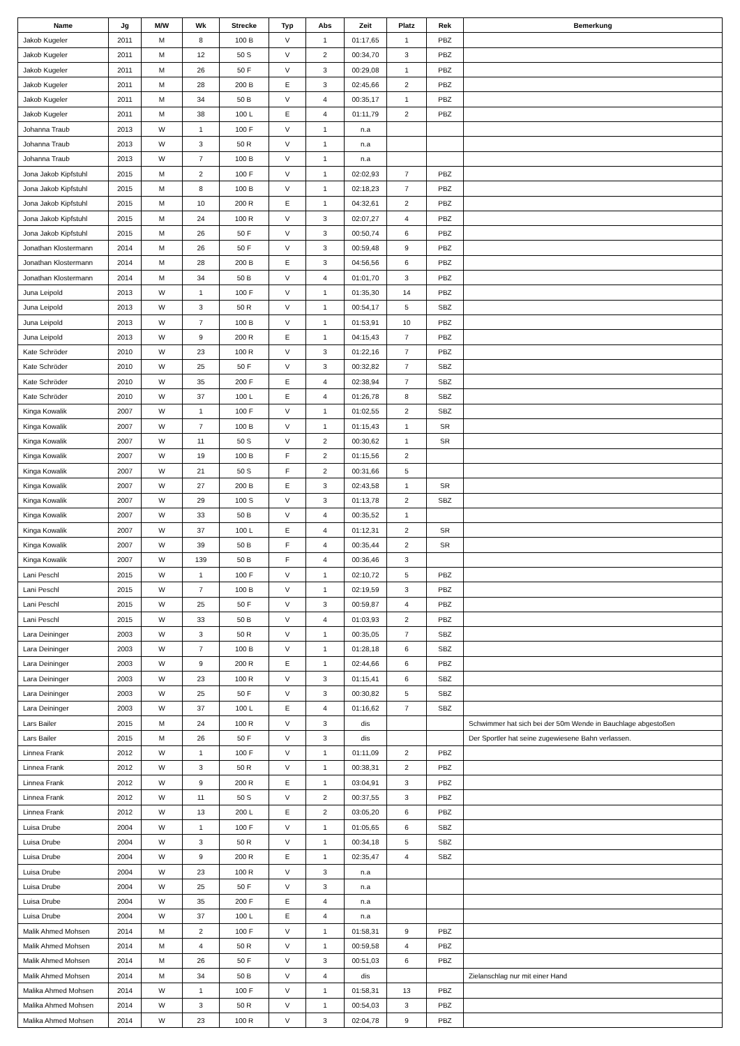| Name | Jg | M/W | Wk | Strecke | Typ | Abs | Zeit | Platz | Rek | Bemerkung |
| --- | --- | --- | --- | --- | --- | --- | --- | --- | --- | --- |
| Jakob Kugeler | 2011 | M | 8 | 100 B | V | 1 | 01:17,65 | 1 | PBZ | |
| Jakob Kugeler | 2011 | M | 12 | 50 S | V | 2 | 00:34,70 | 3 | PBZ | |
| Jakob Kugeler | 2011 | M | 26 | 50 F | V | 3 | 00:29,08 | 1 | PBZ | |
| Jakob Kugeler | 2011 | M | 28 | 200 B | E | 3 | 02:45,66 | 2 | PBZ | |
| Jakob Kugeler | 2011 | M | 34 | 50 B | V | 4 | 00:35,17 | 1 | PBZ | |
| Jakob Kugeler | 2011 | M | 38 | 100 L | E | 4 | 01:11,79 | 2 | PBZ | |
| Johanna Traub | 2013 | W | 1 | 100 F | V | 1 | n.a | | | |
| Johanna Traub | 2013 | W | 3 | 50 R | V | 1 | n.a | | | |
| Johanna Traub | 2013 | W | 7 | 100 B | V | 1 | n.a | | | |
| Jona Jakob Kipfstuhl | 2015 | M | 2 | 100 F | V | 1 | 02:02,93 | 7 | PBZ | |
| Jona Jakob Kipfstuhl | 2015 | M | 8 | 100 B | V | 1 | 02:18,23 | 7 | PBZ | |
| Jona Jakob Kipfstuhl | 2015 | M | 10 | 200 R | E | 1 | 04:32,61 | 2 | PBZ | |
| Jona Jakob Kipfstuhl | 2015 | M | 24 | 100 R | V | 3 | 02:07,27 | 4 | PBZ | |
| Jona Jakob Kipfstuhl | 2015 | M | 26 | 50 F | V | 3 | 00:50,74 | 6 | PBZ | |
| Jonathan Klostermann | 2014 | M | 26 | 50 F | V | 3 | 00:59,48 | 9 | PBZ | |
| Jonathan Klostermann | 2014 | M | 28 | 200 B | E | 3 | 04:56,56 | 6 | PBZ | |
| Jonathan Klostermann | 2014 | M | 34 | 50 B | V | 4 | 01:01,70 | 3 | PBZ | |
| Juna Leipold | 2013 | W | 1 | 100 F | V | 1 | 01:35,30 | 14 | PBZ | |
| Juna Leipold | 2013 | W | 3 | 50 R | V | 1 | 00:54,17 | 5 | SBZ | |
| Juna Leipold | 2013 | W | 7 | 100 B | V | 1 | 01:53,91 | 10 | PBZ | |
| Juna Leipold | 2013 | W | 9 | 200 R | E | 1 | 04:15,43 | 7 | PBZ | |
| Kate Schröder | 2010 | W | 23 | 100 R | V | 3 | 01:22,16 | 7 | PBZ | |
| Kate Schröder | 2010 | W | 25 | 50 F | V | 3 | 00:32,82 | 7 | SBZ | |
| Kate Schröder | 2010 | W | 35 | 200 F | E | 4 | 02:38,94 | 7 | SBZ | |
| Kate Schröder | 2010 | W | 37 | 100 L | E | 4 | 01:26,78 | 8 | SBZ | |
| Kinga Kowalik | 2007 | W | 1 | 100 F | V | 1 | 01:02,55 | 2 | SBZ | |
| Kinga Kowalik | 2007 | W | 7 | 100 B | V | 1 | 01:15,43 | 1 | SR | |
| Kinga Kowalik | 2007 | W | 11 | 50 S | V | 2 | 00:30,62 | 1 | SR | |
| Kinga Kowalik | 2007 | W | 19 | 100 B | F | 2 | 01:15,56 | 2 | | |
| Kinga Kowalik | 2007 | W | 21 | 50 S | F | 2 | 00:31,66 | 5 | | |
| Kinga Kowalik | 2007 | W | 27 | 200 B | E | 3 | 02:43,58 | 1 | SR | |
| Kinga Kowalik | 2007 | W | 29 | 100 S | V | 3 | 01:13,78 | 2 | SBZ | |
| Kinga Kowalik | 2007 | W | 33 | 50 B | V | 4 | 00:35,52 | 1 | | |
| Kinga Kowalik | 2007 | W | 37 | 100 L | E | 4 | 01:12,31 | 2 | SR | |
| Kinga Kowalik | 2007 | W | 39 | 50 B | F | 4 | 00:35,44 | 2 | SR | |
| Kinga Kowalik | 2007 | W | 139 | 50 B | F | 4 | 00:36,46 | 3 | | |
| Lani Peschl | 2015 | W | 1 | 100 F | V | 1 | 02:10,72 | 5 | PBZ | |
| Lani Peschl | 2015 | W | 7 | 100 B | V | 1 | 02:19,59 | 3 | PBZ | |
| Lani Peschl | 2015 | W | 25 | 50 F | V | 3 | 00:59,87 | 4 | PBZ | |
| Lani Peschl | 2015 | W | 33 | 50 B | V | 4 | 01:03,93 | 2 | PBZ | |
| Lara Deininger | 2003 | W | 3 | 50 R | V | 1 | 00:35,05 | 7 | SBZ | |
| Lara Deininger | 2003 | W | 7 | 100 B | V | 1 | 01:28,18 | 6 | SBZ | |
| Lara Deininger | 2003 | W | 9 | 200 R | E | 1 | 02:44,66 | 6 | PBZ | |
| Lara Deininger | 2003 | W | 23 | 100 R | V | 3 | 01:15,41 | 6 | SBZ | |
| Lara Deininger | 2003 | W | 25 | 50 F | V | 3 | 00:30,82 | 5 | SBZ | |
| Lara Deininger | 2003 | W | 37 | 100 L | E | 4 | 01:16,62 | 7 | SBZ | |
| Lars Bailer | 2015 | M | 24 | 100 R | V | 3 | dis | | | Schwimmer hat sich bei der 50m Wende in Bauchlage abgestoßen |
| Lars Bailer | 2015 | M | 26 | 50 F | V | 3 | dis | | | Der Sportler hat seine zugewiesene Bahn verlassen. |
| Linnea Frank | 2012 | W | 1 | 100 F | V | 1 | 01:11,09 | 2 | PBZ | |
| Linnea Frank | 2012 | W | 3 | 50 R | V | 1 | 00:38,31 | 2 | PBZ | |
| Linnea Frank | 2012 | W | 9 | 200 R | E | 1 | 03:04,91 | 3 | PBZ | |
| Linnea Frank | 2012 | W | 11 | 50 S | V | 2 | 00:37,55 | 3 | PBZ | |
| Linnea Frank | 2012 | W | 13 | 200 L | E | 2 | 03:05,20 | 6 | PBZ | |
| Luisa Drube | 2004 | W | 1 | 100 F | V | 1 | 01:05,65 | 6 | SBZ | |
| Luisa Drube | 2004 | W | 3 | 50 R | V | 1 | 00:34,18 | 5 | SBZ | |
| Luisa Drube | 2004 | W | 9 | 200 R | E | 1 | 02:35,47 | 4 | SBZ | |
| Luisa Drube | 2004 | W | 23 | 100 R | V | 3 | n.a | | | |
| Luisa Drube | 2004 | W | 25 | 50 F | V | 3 | n.a | | | |
| Luisa Drube | 2004 | W | 35 | 200 F | E | 4 | n.a | | | |
| Luisa Drube | 2004 | W | 37 | 100 L | E | 4 | n.a | | | |
| Malik Ahmed Mohsen | 2014 | M | 2 | 100 F | V | 1 | 01:58,31 | 9 | PBZ | |
| Malik Ahmed Mohsen | 2014 | M | 4 | 50 R | V | 1 | 00:59,58 | 4 | PBZ | |
| Malik Ahmed Mohsen | 2014 | M | 26 | 50 F | V | 3 | 00:51,03 | 6 | PBZ | |
| Malik Ahmed Mohsen | 2014 | M | 34 | 50 B | V | 4 | dis | | | Zielanschlag nur mit einer Hand |
| Malika Ahmed Mohsen | 2014 | W | 1 | 100 F | V | 1 | 01:58,31 | 13 | PBZ | |
| Malika Ahmed Mohsen | 2014 | W | 3 | 50 R | V | 1 | 00:54,03 | 3 | PBZ | |
| Malika Ahmed Mohsen | 2014 | W | 23 | 100 R | V | 3 | 02:04,78 | 9 | PBZ | |